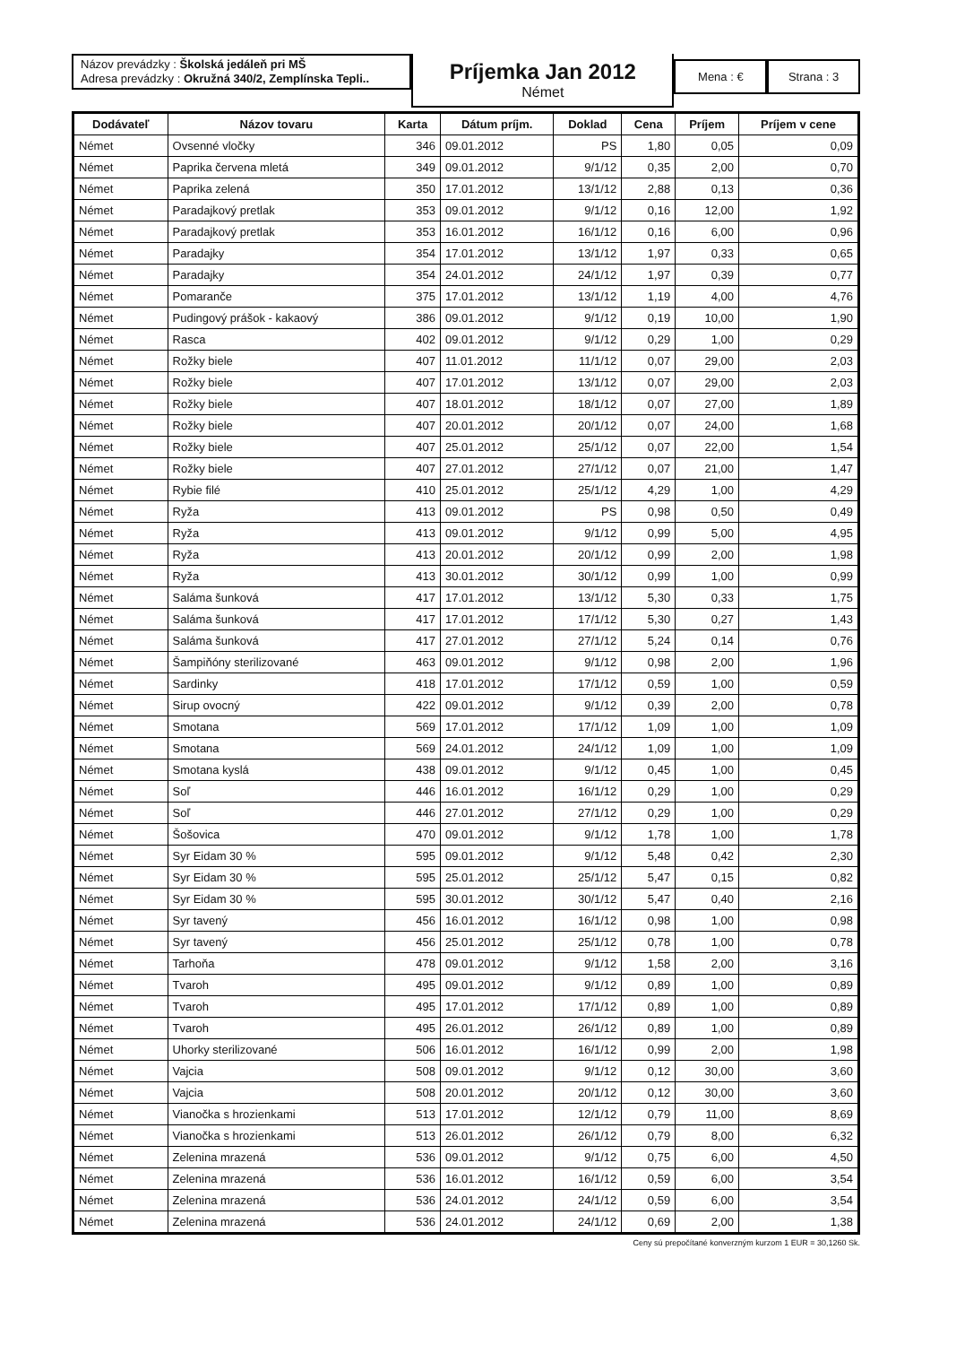Názov prevádzky : Školská jedáleň pri MŠ
Adresa prevádzky : Okružná 340/2, Zemplínska Tepli..
Príjemka Jan 2012
Német
Mena : € Strana : 3
| Dodávateľ | Názov tovaru | Karta | Dátum príjm. | Doklad | Cena | Príjem | Príjem v cene |
| --- | --- | --- | --- | --- | --- | --- | --- |
| Német | Ovsenné vločky | 346 | 09.01.2012 | PS | 1,80 | 0,05 | 0,09 |
| Német | Paprika červena mletá | 349 | 09.01.2012 | 9/1/12 | 0,35 | 2,00 | 0,70 |
| Német | Paprika zelená | 350 | 17.01.2012 | 13/1/12 | 2,88 | 0,13 | 0,36 |
| Német | Paradajkový pretlak | 353 | 09.01.2012 | 9/1/12 | 0,16 | 12,00 | 1,92 |
| Német | Paradajkový pretlak | 353 | 16.01.2012 | 16/1/12 | 0,16 | 6,00 | 0,96 |
| Német | Paradajky | 354 | 17.01.2012 | 13/1/12 | 1,97 | 0,33 | 0,65 |
| Német | Paradajky | 354 | 24.01.2012 | 24/1/12 | 1,97 | 0,39 | 0,77 |
| Német | Pomaranče | 375 | 17.01.2012 | 13/1/12 | 1,19 | 4,00 | 4,76 |
| Német | Pudingový prášok - kakaový | 386 | 09.01.2012 | 9/1/12 | 0,19 | 10,00 | 1,90 |
| Német | Rasca | 402 | 09.01.2012 | 9/1/12 | 0,29 | 1,00 | 0,29 |
| Német | Rožky biele | 407 | 11.01.2012 | 11/1/12 | 0,07 | 29,00 | 2,03 |
| Német | Rožky biele | 407 | 17.01.2012 | 13/1/12 | 0,07 | 29,00 | 2,03 |
| Német | Rožky biele | 407 | 18.01.2012 | 18/1/12 | 0,07 | 27,00 | 1,89 |
| Német | Rožky biele | 407 | 20.01.2012 | 20/1/12 | 0,07 | 24,00 | 1,68 |
| Német | Rožky biele | 407 | 25.01.2012 | 25/1/12 | 0,07 | 22,00 | 1,54 |
| Német | Rožky biele | 407 | 27.01.2012 | 27/1/12 | 0,07 | 21,00 | 1,47 |
| Német | Rybie filé | 410 | 25.01.2012 | 25/1/12 | 4,29 | 1,00 | 4,29 |
| Német | Ryža | 413 | 09.01.2012 | PS | 0,98 | 0,50 | 0,49 |
| Német | Ryža | 413 | 09.01.2012 | 9/1/12 | 0,99 | 5,00 | 4,95 |
| Német | Ryža | 413 | 20.01.2012 | 20/1/12 | 0,99 | 2,00 | 1,98 |
| Német | Ryža | 413 | 30.01.2012 | 30/1/12 | 0,99 | 1,00 | 0,99 |
| Német | Saláma šunková | 417 | 17.01.2012 | 13/1/12 | 5,30 | 0,33 | 1,75 |
| Német | Saláma šunková | 417 | 17.01.2012 | 17/1/12 | 5,30 | 0,27 | 1,43 |
| Német | Saláma šunková | 417 | 27.01.2012 | 27/1/12 | 5,24 | 0,14 | 0,76 |
| Német | Šampiňóny sterilizované | 463 | 09.01.2012 | 9/1/12 | 0,98 | 2,00 | 1,96 |
| Német | Sardinky | 418 | 17.01.2012 | 17/1/12 | 0,59 | 1,00 | 0,59 |
| Német | Sirup ovocný | 422 | 09.01.2012 | 9/1/12 | 0,39 | 2,00 | 0,78 |
| Német | Smotana | 569 | 17.01.2012 | 17/1/12 | 1,09 | 1,00 | 1,09 |
| Német | Smotana | 569 | 24.01.2012 | 24/1/12 | 1,09 | 1,00 | 1,09 |
| Német | Smotana kyslá | 438 | 09.01.2012 | 9/1/12 | 0,45 | 1,00 | 0,45 |
| Német | Soľ | 446 | 16.01.2012 | 16/1/12 | 0,29 | 1,00 | 0,29 |
| Német | Soľ | 446 | 27.01.2012 | 27/1/12 | 0,29 | 1,00 | 0,29 |
| Német | Šošovica | 470 | 09.01.2012 | 9/1/12 | 1,78 | 1,00 | 1,78 |
| Német | Syr Eidam 30 % | 595 | 09.01.2012 | 9/1/12 | 5,48 | 0,42 | 2,30 |
| Német | Syr Eidam 30 % | 595 | 25.01.2012 | 25/1/12 | 5,47 | 0,15 | 0,82 |
| Német | Syr Eidam 30 % | 595 | 30.01.2012 | 30/1/12 | 5,47 | 0,40 | 2,16 |
| Német | Syr tavený | 456 | 16.01.2012 | 16/1/12 | 0,98 | 1,00 | 0,98 |
| Német | Syr tavený | 456 | 25.01.2012 | 25/1/12 | 0,78 | 1,00 | 0,78 |
| Német | Tarhoňa | 478 | 09.01.2012 | 9/1/12 | 1,58 | 2,00 | 3,16 |
| Német | Tvaroh | 495 | 09.01.2012 | 9/1/12 | 0,89 | 1,00 | 0,89 |
| Német | Tvaroh | 495 | 17.01.2012 | 17/1/12 | 0,89 | 1,00 | 0,89 |
| Német | Tvaroh | 495 | 26.01.2012 | 26/1/12 | 0,89 | 1,00 | 0,89 |
| Német | Uhorky sterilizované | 506 | 16.01.2012 | 16/1/12 | 0,99 | 2,00 | 1,98 |
| Német | Vajcia | 508 | 09.01.2012 | 9/1/12 | 0,12 | 30,00 | 3,60 |
| Német | Vajcia | 508 | 20.01.2012 | 20/1/12 | 0,12 | 30,00 | 3,60 |
| Német | Vianočka s hrozienkami | 513 | 17.01.2012 | 12/1/12 | 0,79 | 11,00 | 8,69 |
| Német | Vianočka s hrozienkami | 513 | 26.01.2012 | 26/1/12 | 0,79 | 8,00 | 6,32 |
| Német | Zelenina mrazená | 536 | 09.01.2012 | 9/1/12 | 0,75 | 6,00 | 4,50 |
| Német | Zelenina mrazená | 536 | 16.01.2012 | 16/1/12 | 0,59 | 6,00 | 3,54 |
| Német | Zelenina mrazená | 536 | 24.01.2012 | 24/1/12 | 0,59 | 6,00 | 3,54 |
| Német | Zelenina mrazená | 536 | 24.01.2012 | 24/1/12 | 0,69 | 2,00 | 1,38 |
Ceny sú prepočítané konverzným kurzom 1 EUR = 30,1260 Sk.